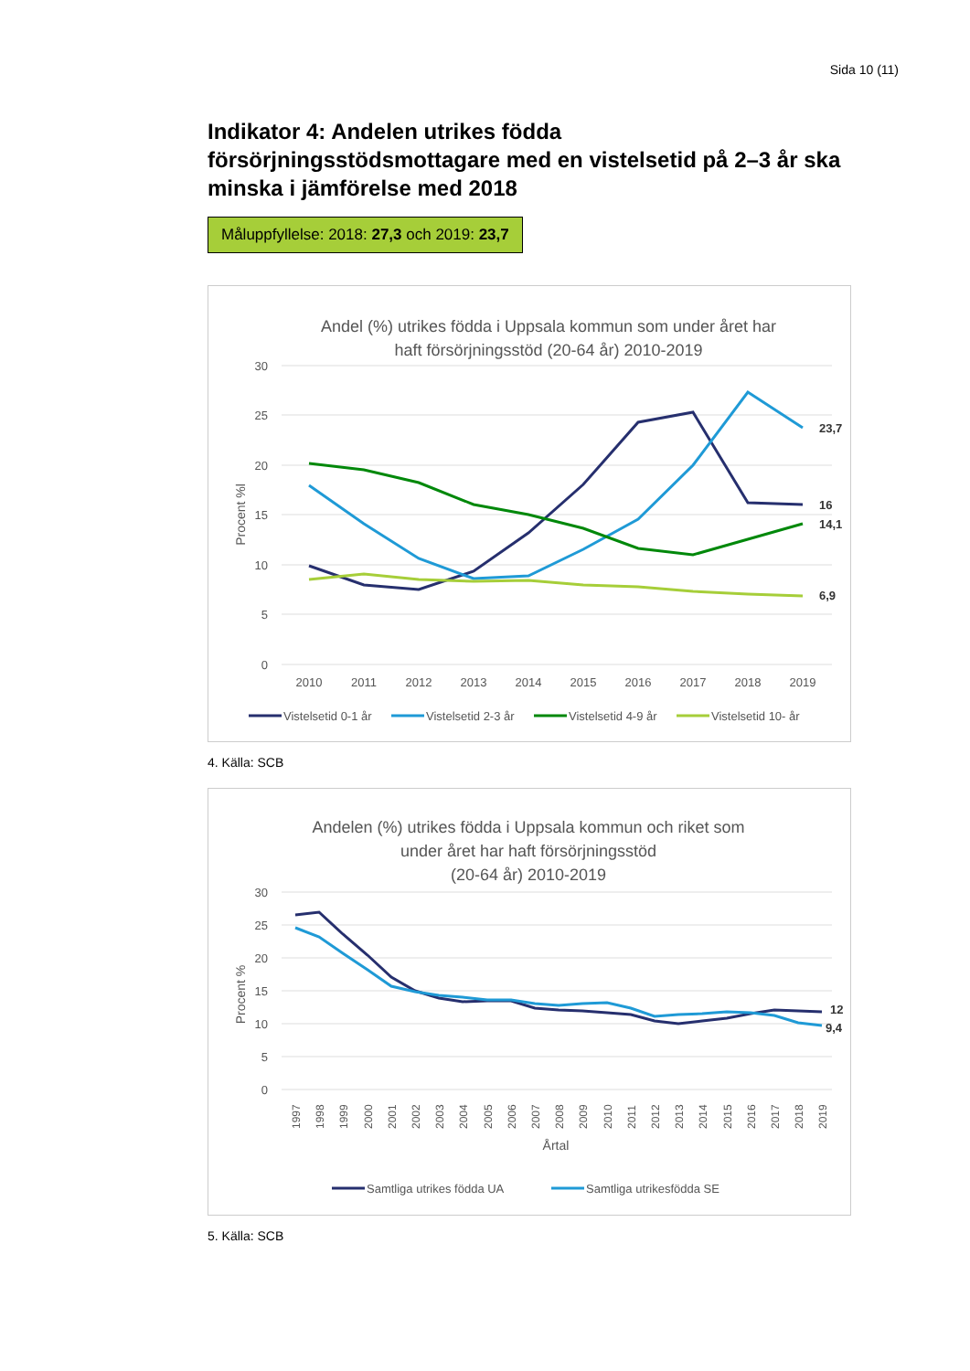Sida 10 (11)
Indikator 4: Andelen utrikes födda försörjningsstödsmottagare med en vistelsetid på 2–3 år ska minska i jämförelse med 2018
Måluppfyllelse: 2018: 27,3 och 2019: 23,7
Andel (%) utrikes födda i Uppsala kommun som under året har
haft försörjningsstöd (20-64 år) 2010-2019
30
25
20
15
10
5
0
Procent %l
2010
2011
2012
2013
2014
2015
2016
2017
2018
2019
23,7
16
14,1
6,9
Vistelsetid 0-1 år
Vistelsetid 2-3 år
Vistelsetid 4-9 år
Vistelsetid 10- år
4. Källa: SCB
Andelen (%) utrikes födda i Uppsala kommun och riket som
under året har haft försörjningsstöd
(20-64 år) 2010-2019
30
25
20
15
10
5
0
Procent %
1997
1998
1999
2000
2001
2002
2003
2004
2005
2006
2007
2008
2009
2010
2011
2012
2013
2014
2015
2016
2017
2018
2019
Årtal
12
9,4
Samtliga utrikes födda UA
Samtliga utrikesfödda SE
5. Källa: SCB